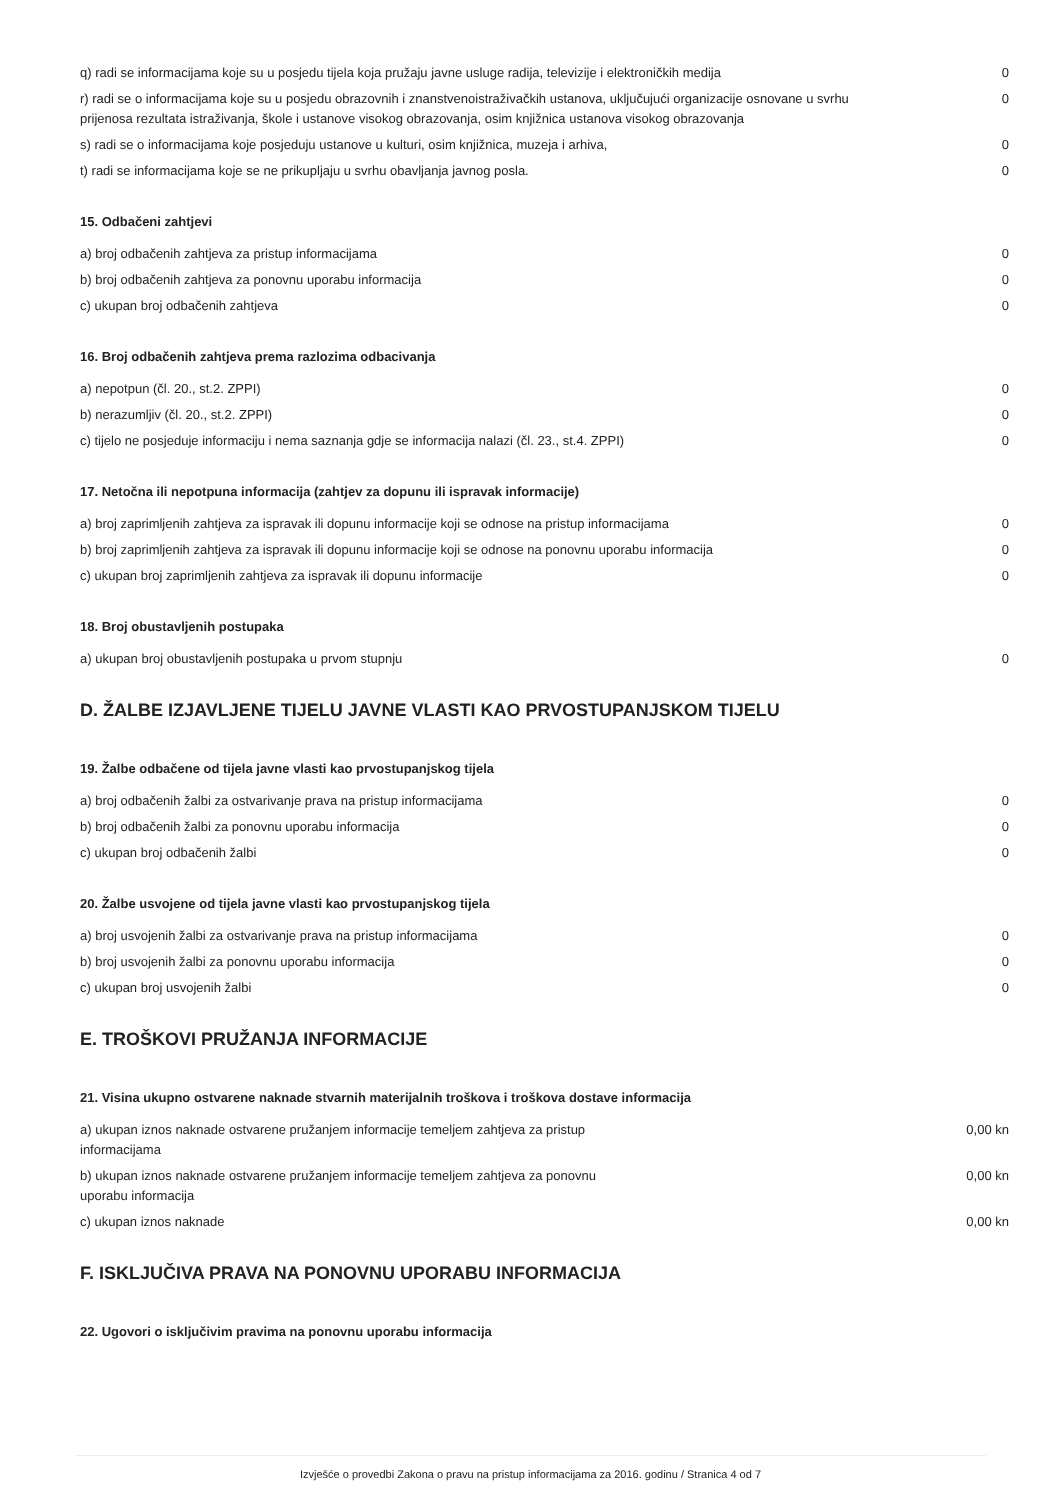| q) radi se informacijama koje su u posjedu tijela koja pružaju javne usluge radija, televizije i elektroničkih medija | 0 |
| r) radi se o informacijama koje su u posjedu obrazovnih i znanstvenoistraživačkih ustanova, uključujući organizacije osnovane u svrhu prijenosa rezultata istraživanja, škole i ustanove visokog obrazovanja, osim knjižnica ustanova visokog obrazovanja | 0 |
| s) radi se o informacijama koje posjeduju ustanove u kulturi, osim knjižnica, muzeja i arhiva, | 0 |
| t) radi se informacijama koje se ne prikupljaju u svrhu obavljanja javnog posla. | 0 |
15. Odbačeni zahtjevi
| a) broj odbačenih zahtjeva za pristup informacijama | 0 |
| b) broj odbačenih zahtjeva za ponovnu uporabu informacija | 0 |
| c) ukupan broj odbačenih zahtjeva | 0 |
16. Broj odbačenih zahtjeva prema razlozima odbacivanja
| a) nepotpun (čl. 20., st.2. ZPPI) | 0 |
| b) nerazumljiv (čl. 20., st.2. ZPPI) | 0 |
| c) tijelo ne posjeduje informaciju i nema saznanja gdje se informacija nalazi (čl. 23., st.4. ZPPI) | 0 |
17. Netočna ili nepotpuna informacija (zahtjev za dopunu ili ispravak informacije)
| a) broj zaprimljenih zahtjeva za ispravak ili dopunu informacije koji se odnose na pristup informacijama | 0 |
| b) broj zaprimljenih zahtjeva za ispravak ili dopunu informacije koji se odnose na ponovnu uporabu informacija | 0 |
| c) ukupan broj zaprimljenih zahtjeva za ispravak ili dopunu informacije | 0 |
18. Broj obustavljenih postupaka
| a) ukupan broj obustavljenih postupaka u prvom stupnju | 0 |
D. ŽALBE IZJAVLJENE TIJELU JAVNE VLASTI KAO PRVOSTUPANJSKOM TIJELU
19. Žalbe odbačene od tijela javne vlasti kao prvostupanjskog tijela
| a) broj odbačenih žalbi za ostvarivanje prava na pristup informacijama | 0 |
| b) broj odbačenih žalbi za ponovnu uporabu informacija | 0 |
| c) ukupan broj odbačenih žalbi | 0 |
20. Žalbe usvojene od tijela javne vlasti kao prvostupanjskog tijela
| a) broj usvojenih žalbi za ostvarivanje prava na pristup informacijama | 0 |
| b) broj usvojenih žalbi za ponovnu uporabu informacija | 0 |
| c) ukupan broj usvojenih žalbi | 0 |
E. TROŠKOVI PRUŽANJA INFORMACIJE
21. Visina ukupno ostvarene naknade stvarnih materijalnih troškova i troškova dostave informacija
| a) ukupan iznos naknade ostvarene pružanjem informacije temeljem zahtjeva za pristup informacijama | 0,00 kn |
| b) ukupan iznos naknade ostvarene pružanjem informacije temeljem zahtjeva za ponovnu uporabu informacija | 0,00 kn |
| c) ukupan iznos naknade | 0,00 kn |
F. ISKLJUČIVA PRAVA NA PONOVNU UPORABU INFORMACIJA
22. Ugovori o isključivim pravima na ponovnu uporabu informacija
Izvješće o provedbi Zakona o pravu na pristup informacijama za 2016. godinu / Stranica 4 od 7